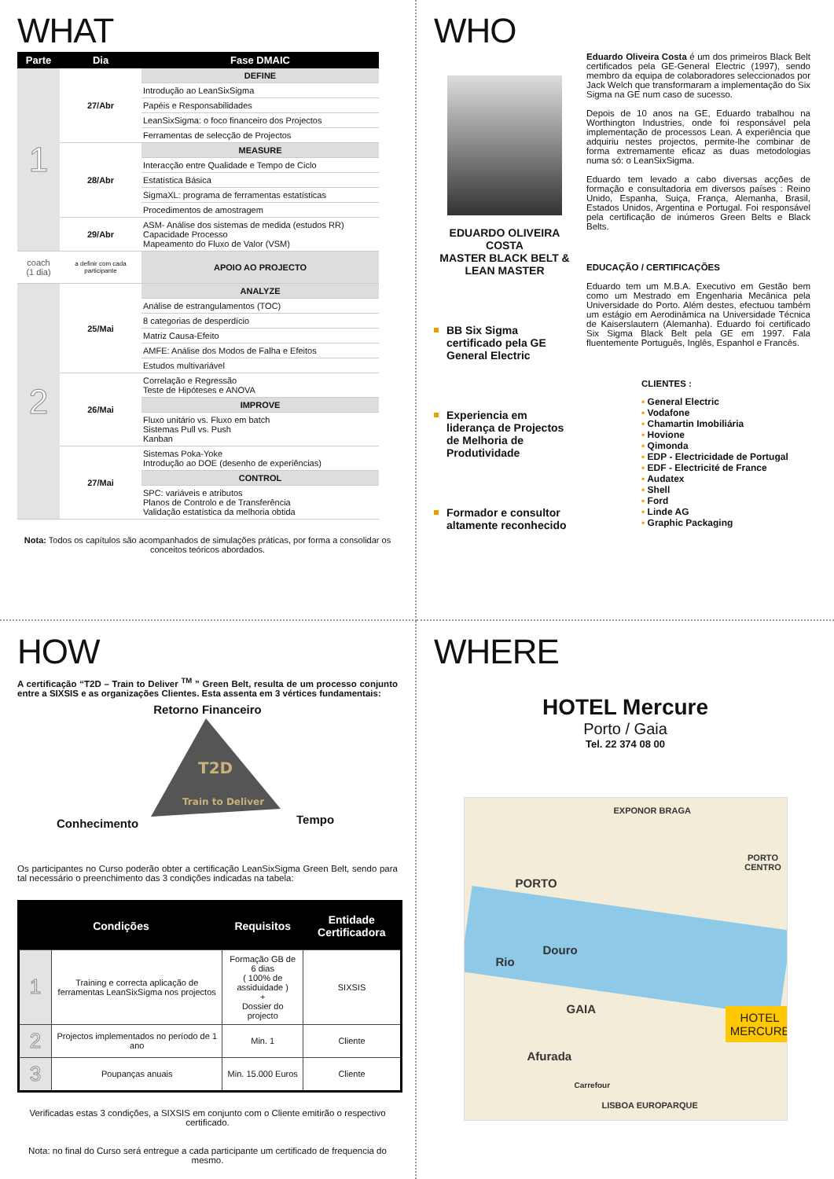WHAT
| Parte | Dia | Fase DMAIC |
| --- | --- | --- |
| 1 | 27/Abr | DEFINE |
| | | Introdução ao LeanSixSigma |
| | | Papéis e Responsabilidades |
| | | LeanSixSigma: o foco financeiro dos Projectos |
| | | Ferramentas de selecção de Projectos |
| | 28/Abr | MEASURE |
| | | Interacção entre Qualidade e Tempo de Ciclo |
| | | Estatística Básica |
| | | SigmaXL: programa de ferramentas estatísticas |
| | | Procedimentos de amostragem |
| | 29/Abr | ASM- Análise dos sistemas de medida (estudos RR) Capacidade Processo Mapeamento do Fluxo de Valor (VSM) |
| coach (1 dia) | a definir com cada participante | APOIO AO PROJECTO |
| 2 | 25/Mai | ANALYZE |
| | | Análise de estrangulamentos (TOC) |
| | | 8 categorias de desperdício |
| | | Matriz Causa-Efeito |
| | | AMFE: Análise dos Modos de Falha e Efeitos |
| | | Estudos multivariável |
| | 26/Mai | Correlação e Regressão Teste de Hipóteses e ANOVA |
| | | IMPROVE |
| | | Fluxo unitário vs. Fluxo em batch Sistemas Pull vs. Push Kanban |
| | 27/Mai | Sistemas Poka-Yoke Introdução ao DOE (desenho de experiências) |
| | | CONTROL |
| | | SPC: variáveis e atributos Planos de Controlo e de Transferência Validação estatística da melhoria obtida |
Nota: Todos os capítulos são acompanhados de simulações práticas, por forma a consolidar os conceitos teóricos abordados.
WHO
EDUARDO OLIVEIRA COSTA
MASTER BLACK BELT & LEAN MASTER
BB Six Sigma certificado pela GE General Electric
Experiencia em liderança de Projectos de Melhoria de Produtividade
Formador e consultor altamente reconhecido
Eduardo Oliveira Costa é um dos primeiros Black Belt certificados pela GE-General Electric (1997), sendo membro da equipa de colaboradores seleccionados por Jack Welch que transformaram a implementação do Six Sigma na GE num caso de sucesso.
Depois de 10 anos na GE, Eduardo trabalhou na Worthington Industries, onde foi responsável pela implementação de processos Lean. A experiência que adquiriu nestes projectos, permite-lhe combinar de forma extremamente eficaz as duas metodologias numa só: o LeanSixSigma.
Eduardo tem levado a cabo diversas acções de formação e consultadoria em diversos países : Reino Unido, Espanha, Suiça, França, Alemanha, Brasil, Estados Unidos, Argentina e Portugal. Foi responsável pela certificação de inúmeros Green Belts e Black Belts.
EDUCAÇÃO / CERTIFICAÇÕES
Eduardo tem um M.B.A. Executivo em Gestão bem como um Mestrado em Engenharia Mecânica pela Universidade do Porto. Além destes, efectuou também um estágio em Aerodinâmica na Universidade Técnica de Kaiserslautern (Alemanha). Eduardo foi certificado Six Sigma Black Belt pela GE em 1997. Fala fluentemente Português, Inglês, Espanhol e Francês.
CLIENTES :
General Electric
Vodafone
Chamartin Imobiliária
Hovione
Qimonda
EDP - Electricidade de Portugal
EDF - Electricité de France
Audatex
Shell
Ford
Linde AG
Graphic Packaging
HOW
A certificação “T2D – Train to Deliver <sup>TM</sup> ” Green Belt, resulta de um processo conjunto entre a SIXSIS e as organizações Clientes. Esta assenta em 3 vértices fundamentais:
Retorno Financeiro
T2D
Train to Deliver
Conhecimento Tempo
Os participantes no Curso poderão obter a certificação LeanSixSigma Green Belt, sendo para tal necessário o preenchimento das 3 condições indicadas na tabela:
| Condições | | Requisitos | Entidade Certificadora |
| --- | --- | --- | --- |
| 1 | Training e correcta aplicação de ferramentas LeanSixSigma nos projectos | Formação GB de 6 dias ( 100% de assiduidade ) + Dossier do projecto | SIXSIS |
| 2 | Projectos implementados no período de 1 ano | Min. 1 | Cliente |
| 3 | Poupanças anuais | Min. 15.000 Euros | Cliente |
Verificadas estas 3 condições, a SIXSIS em conjunto com o Cliente emitirão o respectivo certificado.
Nota: no final do Curso será entregue a cada participante um certificado de frequencia do mesmo.
WHERE
HOTEL Mercure
Porto / Gaia
Tel. 22 374 08 00
EXPONOR BRAGA
PORTO CENTRO
PORTO
Rio
Douro
GAIA
Afurada
Carrefour
LISBOA EUROPARQUE
HOTEL
MERCURE